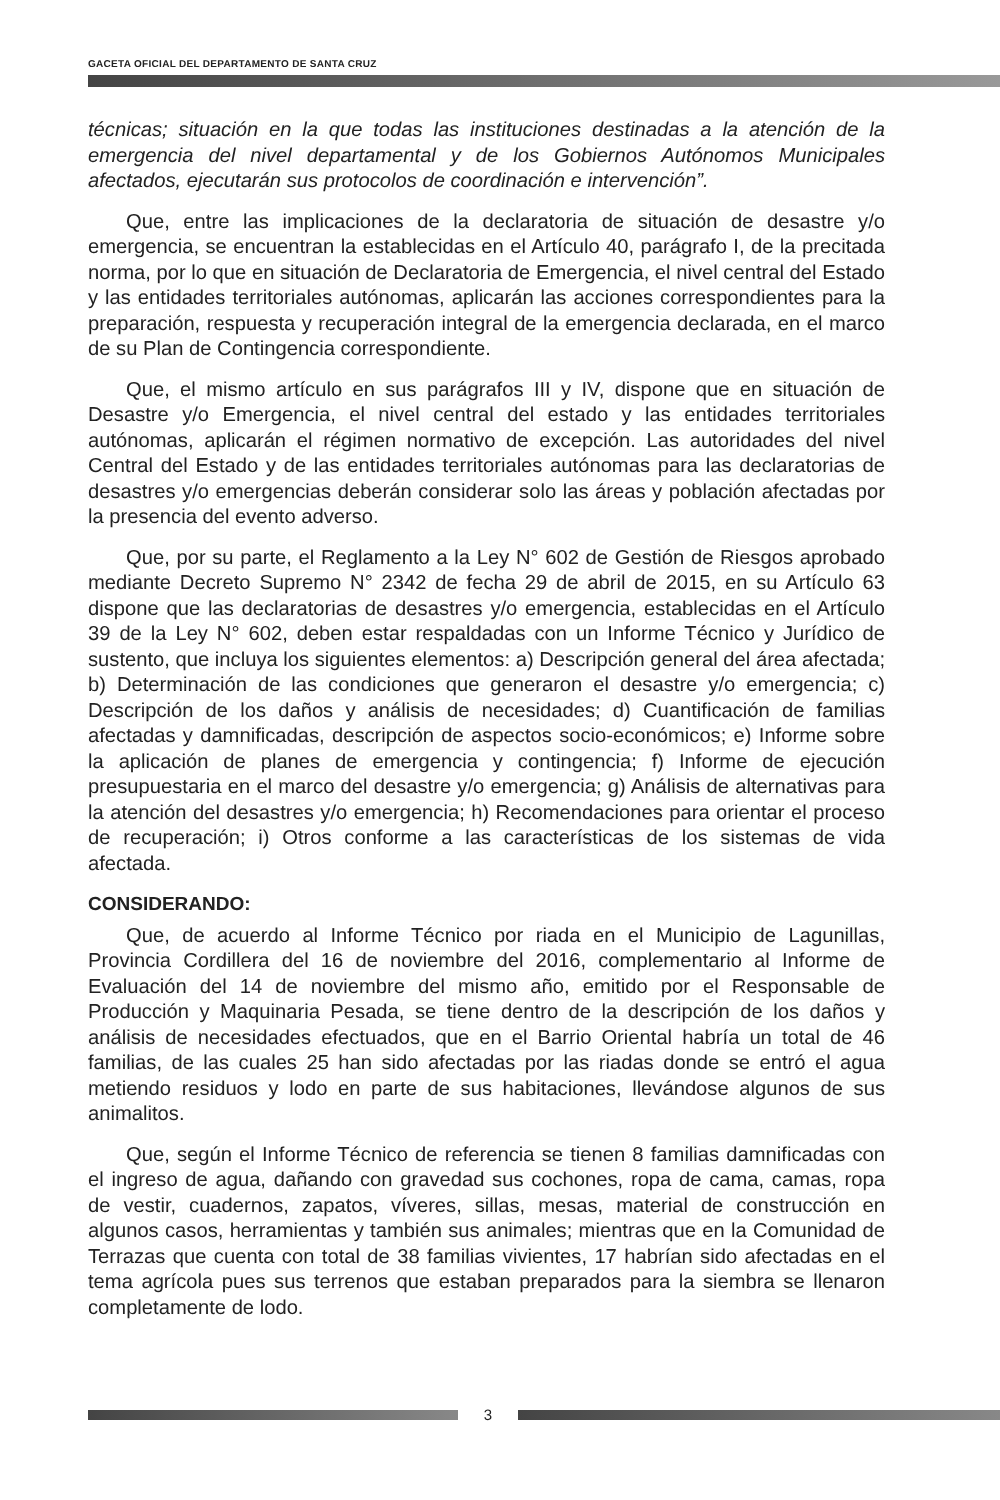GACETA OFICIAL DEL DEPARTAMENTO DE SANTA CRUZ
técnicas; situación en la que todas las instituciones destinadas a la atención de la emergencia del nivel departamental y de los Gobiernos Autónomos Municipales afectados, ejecutarán sus protocolos de coordinación e intervención”.
Que, entre las implicaciones de la declaratoria de situación de desastre y/o emergencia, se encuentran la establecidas en el Artículo 40, parágrafo I, de la precitada norma, por lo que en situación de Declaratoria de Emergencia, el nivel central del Estado y las entidades territoriales autónomas, aplicarán las acciones correspondientes para la preparación, respuesta y recuperación integral de la emergencia declarada, en el marco de su Plan de Contingencia correspondiente.
Que, el mismo artículo en sus parágrafos III y IV, dispone que en situación de Desastre y/o Emergencia, el nivel central del estado y las entidades territoriales autónomas, aplicarán el régimen normativo de excepción. Las autoridades del nivel Central del Estado y de las entidades territoriales autónomas para las declaratorias de desastres y/o emergencias deberán considerar solo las áreas y población afectadas por la presencia del evento adverso.
Que, por su parte, el Reglamento a la Ley N° 602 de Gestión de Riesgos aprobado mediante Decreto Supremo N° 2342 de fecha 29 de abril de 2015, en su Artículo 63 dispone que las declaratorias de desastres y/o emergencia, establecidas en el Artículo 39 de la Ley N° 602, deben estar respaldadas con un Informe Técnico y Jurídico de sustento, que incluya los siguientes elementos: a) Descripción general del área afectada; b) Determinación de las condiciones que generaron el desastre y/o emergencia; c) Descripción de los daños y análisis de necesidades; d) Cuantificación de familias afectadas y damnificadas, descripción de aspectos socio-económicos; e) Informe sobre la aplicación de planes de emergencia y contingencia; f) Informe de ejecución presupuestaria en el marco del desastre y/o emergencia; g) Análisis de alternativas para la atención del desastres y/o emergencia; h) Recomendaciones para orientar el proceso de recuperación; i) Otros conforme a las características de los sistemas de vida afectada.
CONSIDERANDO:
Que, de acuerdo al Informe Técnico por riada en el Municipio de Lagunillas, Provincia Cordillera del 16 de noviembre del 2016, complementario al Informe de Evaluación del 14 de noviembre del mismo año, emitido por el Responsable de Producción y Maquinaria Pesada, se tiene dentro de la descripción de los daños y análisis de necesidades efectuados, que en el Barrio Oriental habría un total de 46 familias, de las cuales 25 han sido afectadas por las riadas donde se entró el agua metiendo residuos y lodo en parte de sus habitaciones, llevándose algunos de sus animalitos.
Que, según el Informe Técnico de referencia se tienen 8 familias damnificadas con el ingreso de agua, dañando con gravedad sus cochones, ropa de cama, camas, ropa de vestir, cuadernos, zapatos, víveres, sillas, mesas, material de construcción en algunos casos, herramientas y también sus animales; mientras que en la Comunidad de Terrazas que cuenta con total de 38 familias vivientes, 17 habrían sido afectadas en el tema agrícola pues sus terrenos que estaban preparados para la siembra se llenaron completamente de lodo.
3